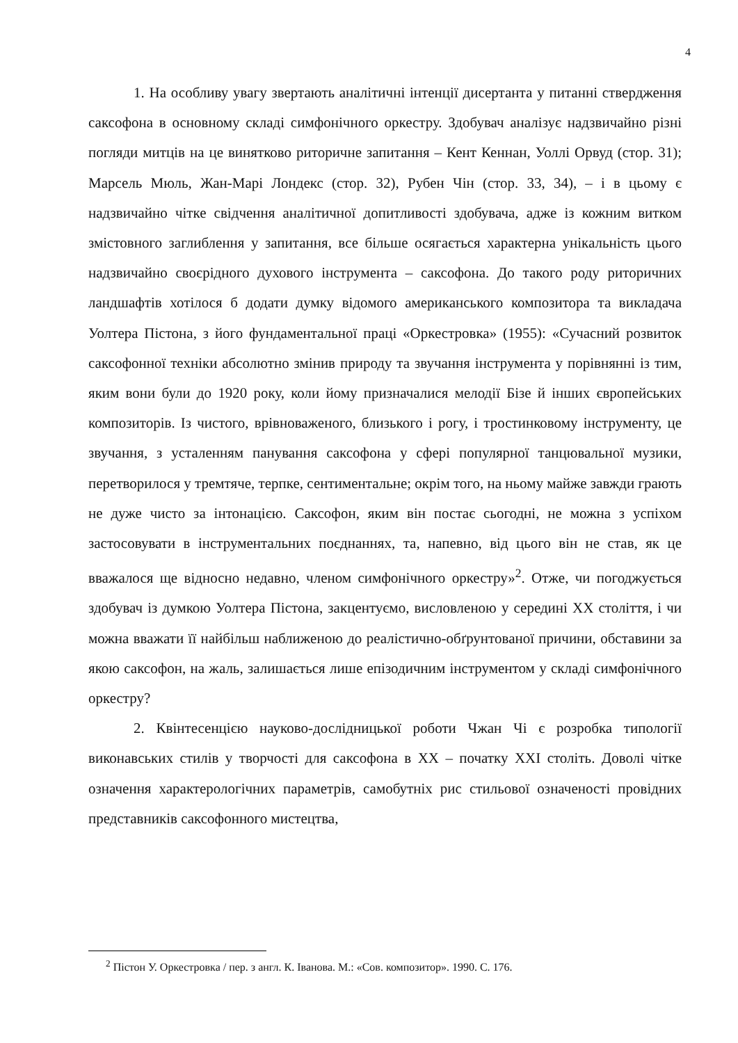4
1. На особливу увагу звертають аналітичні інтенції дисертанта у питанні ствердження саксофона в основному складі симфонічного оркестру. Здобувач аналізує надзвичайно різні погляди митців на це винятково риторичне запитання – Кент Кеннан, Уоллі Орвуд (стор. 31); Марсель Мюль, Жан-Марі Лондекс (стор. 32), Рубен Чін (стор. 33, 34), – і в цьому є надзвичайно чітке свідчення аналітичної допитливості здобувача, адже із кожним витком змістовного заглиблення у запитання, все більше осягається характерна унікальність цього надзвичайно своєрідного духового інструмента – саксофона. До такого роду риторичних ландшафтів хотілося б додати думку відомого американського композитора та викладача Уолтера Пістона, з його фундаментальної праці «Оркестровка» (1955): «Сучасний розвиток саксофонної техніки абсолютно змінив природу та звучання інструмента у порівнянні із тим, яким вони були до 1920 року, коли йому призначалися мелодії Бізе й інших європейських композиторів. Із чистого, врівноваженого, близького і рогу, і тростинковому інструменту, це звучання, з усталенням панування саксофона у сфері популярної танцювальної музики, перетворилося у тремтяче, терпке, сентиментальне; окрім того, на ньому майже завжди грають не дуже чисто за інтонацією. Саксофон, яким він постає сьогодні, не можна з успіхом застосовувати в інструментальних поєднаннях, та, напевно, від цього він не став, як це вважалося ще відносно недавно, членом симфонічного оркестру»<sup>2</sup>. Отже, чи погоджується здобувач із думкою Уолтера Пістона, закцентуємо, висловленою у середині ХХ століття, і чи можна вважати її найбільш наближеною до реалістично-обґрунтованої причини, обставини за якою саксофон, на жаль, залишається лише епізодичним інструментом у складі симфонічного оркестру?
2. Квінтесенцією науково-дослідницької роботи Чжан Чі є розробка типології виконавських стилів у творчості для саксофона в ХХ – початку ХХІ століть. Доволі чітке означення характерологічних параметрів, самобутніх рис стильової означеності провідних представників саксофонного мистецтва,
<sup>2</sup> Пістон У. Оркестровка / пер. з англ. К. Іванова. М.: «Сов. композитор». 1990. С. 176.